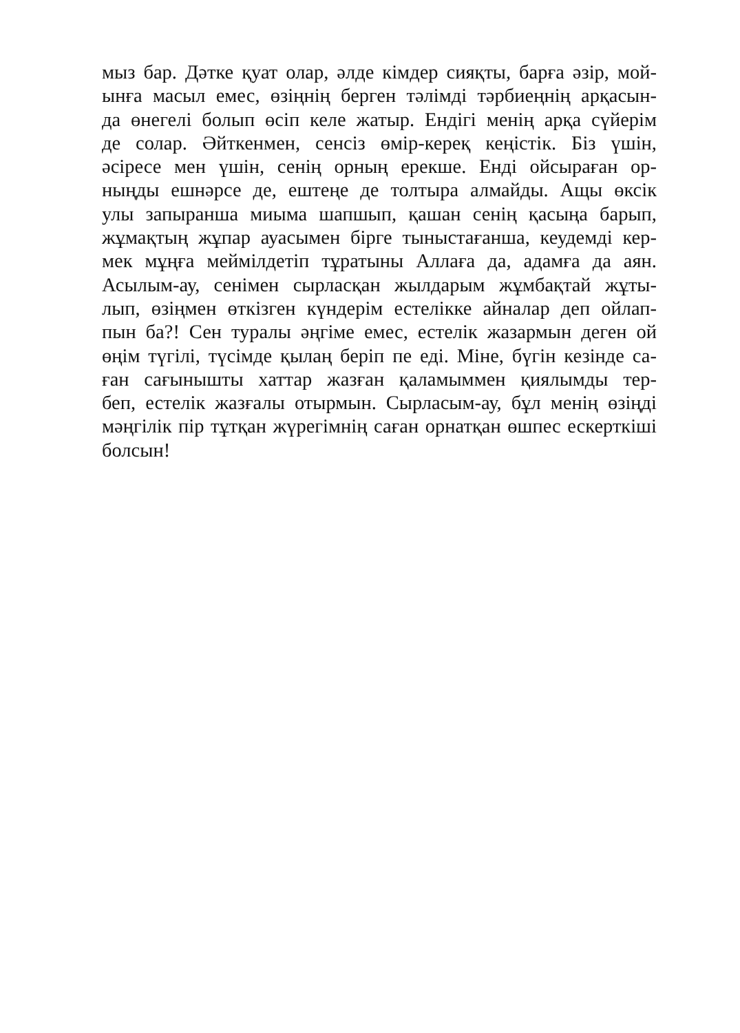мыз бар. Дәтке қуат олар, әлде кімдер сияқты, барға әзір, мой-
ынға масыл емес, өзіңнің берген тәлімді тәрбиеңнің арқасын-
да өнегелі болып өсіп келе жатыр. Ендігі менің арқа сүйерім
де солар. Әйткенмен, сенсіз өмір-кереқ кеңістік. Біз үшін,
әсіресе мен үшін, сенің орның ерекше. Енді ойсыраған ор-
ныңды ешнәрсе де, ештеңе де толтыра алмайды. Ащы өксік
улы запыранша миыма шапшып, қашан сенің қасыңа барып,
жұмақтың жұпар ауасымен бірге тыныстағанша, кеудемді кер-
мек мұңға мейміл­детіп тұратыны Аллаға да, адамға да аян.
Асылым-ау, сенімен сырласқан жылдарым жұмбақтай жұты-
лып, өзіңмен өткізген күндерім естелікке айналар деп ойлап-
пын ба?! Сен туралы әңгіме емес, естелік жазармын деген ой
өңім түгілі, түсімде қылаң беріп пе еді. Міне, бүгін кезінде са-
ған сағынышты хаттар жазған қаламыммен қиялымды тер-
беп, естелік жазғалы отырмын. Сырласым-ау, бұл менің өзіңді
мәңгілік пір тұтқан жүрегімнің саған орнатқан өшпес ескерткіші
болсын!